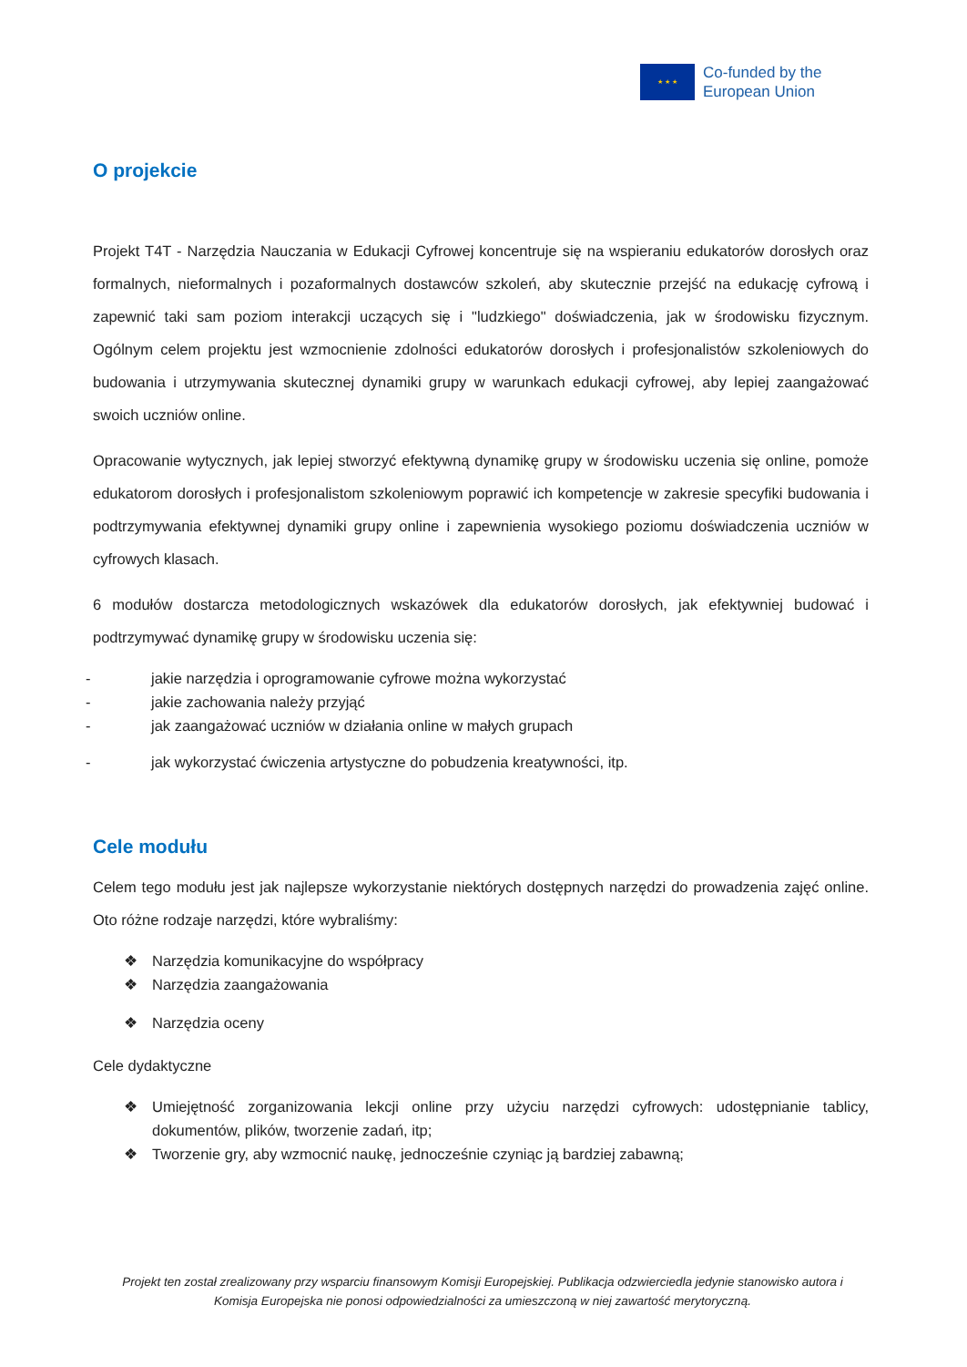★ ★ ★
Co-funded by the
European Union
O projekcie
Projekt T4T - Narzędzia Nauczania w Edukacji Cyfrowej koncentruje się na wspieraniu edukatorów dorosłych oraz formalnych, nieformalnych i pozaformalnych dostawców szkoleń, aby skutecznie przejść na edukację cyfrową i zapewnić taki sam poziom interakcji uczących się i "ludzkiego" doświadczenia, jak w środowisku fizycznym. Ogólnym celem projektu jest wzmocnienie zdolności edukatorów dorosłych i profesjonalistów szkoleniowych do budowania i utrzymywania skutecznej dynamiki grupy w warunkach edukacji cyfrowej, aby lepiej zaangażować swoich uczniów online.
Opracowanie wytycznych, jak lepiej stworzyć efektywną dynamikę grupy w środowisku uczenia się online, pomoże edukatorom dorosłych i profesjonalistom szkoleniowym poprawić ich kompetencje w zakresie specyfiki budowania i podtrzymywania efektywnej dynamiki grupy online i zapewnienia wysokiego poziomu doświadczenia uczniów w cyfrowych klasach.
6 modułów dostarcza metodologicznych wskazówek dla edukatorów dorosłych, jak efektywniej budować i podtrzymywać dynamikę grupy w środowisku uczenia się:
- jakie narzędzia i oprogramowanie cyfrowe można wykorzystać
- jakie zachowania należy przyjąć
- jak zaangażować uczniów w działania online w małych grupach
- jak wykorzystać ćwiczenia artystyczne do pobudzenia kreatywności, itp.
Cele modułu
Celem tego modułu jest jak najlepsze wykorzystanie niektórych dostępnych narzędzi do prowadzenia zajęć online. Oto różne rodzaje narzędzi, które wybraliśmy:
❖ Narzędzia komunikacyjne do współpracy
❖ Narzędzia zaangażowania
❖ Narzędzia oceny
Cele dydaktyczne
❖ Umiejętność zorganizowania lekcji online przy użyciu narzędzi cyfrowych: udostępnianie tablicy, dokumentów, plików, tworzenie zadań, itp;
❖ Tworzenie gry, aby wzmocnić naukę, jednocześnie czyniąc ją bardziej zabawną;
Projekt ten został zrealizowany przy wsparciu finansowym Komisji Europejskiej. Publikacja odzwierciedla jedynie stanowisko autora i Komisja Europejska nie ponosi odpowiedzialności za umieszczoną w niej zawartość merytoryczną.